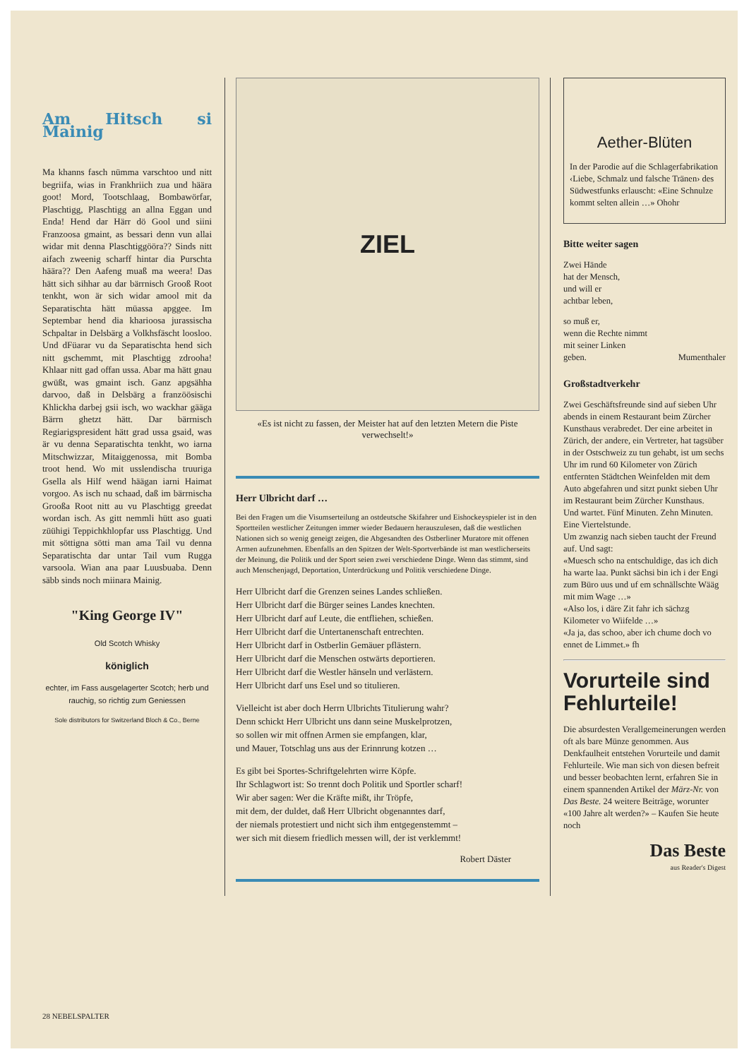Am Hitsch si Mainig
Ma khanns fasch nümma varschtoo und nitt begriifa, wias in Frankhriich zua und häära goot! Mord, Tootschlaag, Bombawörfar, Plaschtigg, Plaschtigg an allna Eggan und Enda! Hend dar Härr dö Gool und siini Franzoosa gmaint, as bessari denn vun allai widar mit denna Plaschtiggööra?? Sinds nitt aifach zweenig scharff hintar dia Purschta häära?? Den Aafeng muaß ma weera! Das hätt sich sihhar au dar bärrnisch Grooß Root tenkht, won är sich widar amool mit da Separatischta hätt müassa apggee. Im Septembar hend dia kharioosa jurassischa Schpaltar in Delsbärg a Volkhsfäscht loosloo. Und dFüarar vu da Separatischta hend sich nitt gschemmt, mit Plaschtigg zdrooha! Khlaar nitt gad offan ussa. Abar ma hätt gnau gwüßt, was gmaint isch. Ganz apgsähha darvoo, daß in Delsbärg a franzöösischi Khlickha darbej gsii isch, wo wackhar gääga Bärrn ghetzt hätt. Dar bärrnisch Regiarigspresident hätt grad ussa gsaid, was är vu denna Separatischta tenkht, wo iarna Mitschwizzar, Mitaiggenossa, mit Bomba troot hend. Wo mit usslendischa truuriga Gsella als Hilf wend häägan iarni Haimat vorgoo. As isch nu schaad, daß im bärrnischa Grooßa Root nitt au vu Plaschtigg greedat wordan isch. As gitt nemmli hütt aso guati züühigi Teppichkhlopfar uss Plaschtigg. Und mit söttigna sötti man ama Tail vu denna Separatischta dar untar Tail vum Rugga varsoola. Wian ana paar Luusbuaba. Denn säbb sinds noch miinara Mainig.
"King George IV"
Old Scotch Whisky
königlich
echter, im Fass ausgelagerter Scotch; herb und rauchig, so richtig zum Geniessen
Sole distributors for Switzerland Bloch & Co., Berne
ZIEL
«Es ist nicht zu fassen, der Meister hat auf den letzten Metern die Piste verwechselt!»
Herr Ulbricht darf …
Bei den Fragen um die Visumserteilung an ostdeutsche Skifahrer und Eishockeyspieler ist in den Sportteilen westlicher Zeitungen immer wieder Bedauern herauszulesen, daß die westlichen Nationen sich so wenig geneigt zeigen, die Abgesandten des Ostberliner Muratore mit offenen Armen aufzunehmen. Ebenfalls an den Spitzen der Welt-Sportverbände ist man westlicherseits der Meinung, die Politik und der Sport seien zwei verschiedene Dinge. Wenn das stimmt, sind auch Menschenjagd, Deportation, Unterdrückung und Politik verschiedene Dinge.
Herr Ulbricht darf die Grenzen seines Landes schließen.
Herr Ulbricht darf die Bürger seines Landes knechten.
Herr Ulbricht darf auf Leute, die entfliehen, schießen.
Herr Ulbricht darf die Untertanenschaft entrechten.
Herr Ulbricht darf in Ostberlin Gemäuer pflästern.
Herr Ulbricht darf die Menschen ostwärts deportieren.
Herr Ulbricht darf die Westler hänseln und verlästern.
Herr Ulbricht darf uns Esel und so titulieren.
Vielleicht ist aber doch Herrn Ulbrichts Titulierung wahr?
Denn schickt Herr Ulbricht uns dann seine Muskelprotzen,
so sollen wir mit offnen Armen sie empfangen, klar,
und Mauer, Totschlag uns aus der Erinnrung kotzen …
Es gibt bei Sportes-Schriftgelehrten wirre Köpfe.
Ihr Schlagwort ist: So trennt doch Politik und Sportler scharf!
Wir aber sagen: Wer die Kräfte mißt, ihr Tröpfe,
mit dem, der duldet, daß Herr Ulbricht obgenanntes darf,
der niemals protestiert und nicht sich ihm entgegenstemmt –
wer sich mit diesem friedlich messen will, der ist verklemmt!
Robert Däster
Aether-Blüten
In der Parodie auf die Schlagerfabrikation ‹Liebe, Schmalz und falsche Tränen› des Südwestfunks erlauscht: «Eine Schnulze kommt selten allein …» Ohohr
Bitte weiter sagen
Zwei Hände
hat der Mensch,
und will er
achtbar leben,
so muß er,
wenn die Rechte nimmt
mit seiner Linken
geben. Mumenthaler
Großstadtverkehr
Zwei Geschäftsfreunde sind auf sieben Uhr abends in einem Restaurant beim Zürcher Kunsthaus verabredet. Der eine arbeitet in Zürich, der andere, ein Vertreter, hat tagsüber in der Ostschweiz zu tun gehabt, ist um sechs Uhr im rund 60 Kilometer von Zürich entfernten Städtchen Weinfelden mit dem Auto abgefahren und sitzt punkt sieben Uhr im Restaurant beim Zürcher Kunsthaus.
Und wartet. Fünf Minuten. Zehn Minuten. Eine Viertelstunde.
Um zwanzig nach sieben taucht der Freund auf. Und sagt:
«Muesch scho na entschuldige, das ich dich ha warte laa. Punkt sächsi bin ich i der Engi zum Büro uus und uf em schnällschte Wääg mit mim Wage …»
«Also los, i däre Zit fahr ich sächzg Kilometer vo Wiifelde …»
«Ja ja, das schoo, aber ich chume doch vo ennet de Limmet.» fh
Vorurteile sind Fehlurteile!
Die absurdesten Verallgemeinerungen werden oft als bare Münze genommen. Aus Denkfaulheit entstehen Vorurteile und damit Fehlurteile. Wie man sich von diesen befreit und besser beobachten lernt, erfahren Sie in einem spannenden Artikel der März-Nr. von Das Beste. 24 weitere Beiträge, worunter «100 Jahre alt werden?» – Kaufen Sie heute noch
Das Beste
aus Reader's Digest
28 NEBELSPALTER